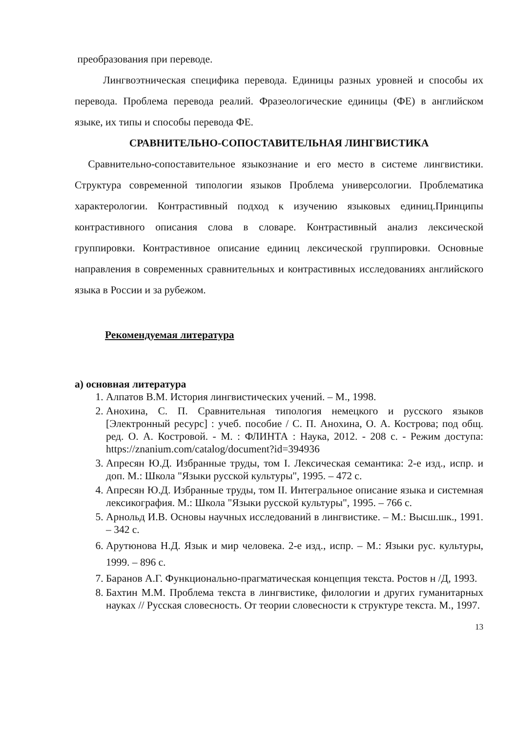преобразования при переводе.
Лингвоэтническая специфика перевода. Единицы разных уровней и способы их перевода. Проблема перевода реалий. Фразеологические единицы (ФЕ) в английском языке, их типы и способы перевода ФЕ.
СРАВНИТЕЛЬНО-СОПОСТАВИТЕЛЬНАЯ ЛИНГВИСТИКА
Сравнительно-сопоставительное языкознание и его место в системе лингвистики. Структура современной типологии языков Проблема универсологии. Проблематика характерологии. Контрастивный подход к изучению языковых единиц.Принципы контрастивного описания слова в словаре. Контрастивный анализ лексической группировки. Контрастивное описание единиц лексической группировки. Основные направления в современных сравнительных и контрастивных исследованиях английского языка в России и за рубежом.
Рекомендуемая литература
а) основная литература
1. Алпатов В.М. История лингвистических учений. – М., 1998.
2. Анохина, С. П. Сравнительная типология немецкого и русского языков [Электронный ресурс] : учеб. пособие / С. П. Анохина, О. А. Кострова; под общ. ред. О. А. Костровой. - М. : ФЛИНТА : Наука, 2012. - 208 с. - Режим доступа: https://znanium.com/catalog/document?id=394936
3. Апресян Ю.Д. Избранные труды, том I. Лексическая семантика: 2-е изд., испр. и доп. М.: Школа "Языки русской культуры", 1995. – 472 с.
4. Апресян Ю.Д. Избранные труды, том II. Интегральное описание языка и системная лексикография. М.: Школа "Языки русской культуры", 1995. – 766 с.
5. Арнольд И.В. Основы научных исследований в лингвистике. – М.: Высш.шк., 1991. – 342 с.
6. Арутюнова Н.Д. Язык и мир человека. 2-е изд., испр. – М.: Языки рус. культуры, 1999. – 896 с.
7. Баранов А.Г. Функционально-прагматическая концепция текста. Ростов н /Д, 1993.
8. Бахтин М.М. Проблема текста в лингвистике, филологии и других гуманитарных науках // Русская словесность. От теории словесности к структуре текста. М., 1997.
13